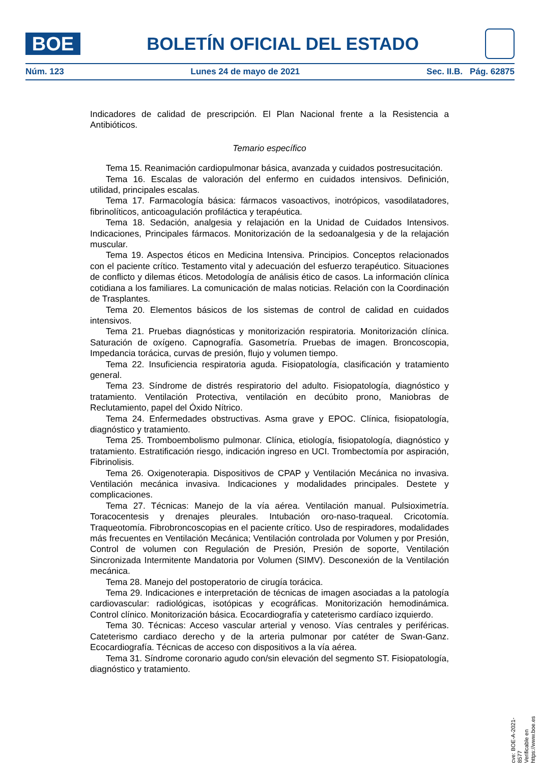BOE
BOLETÍN OFICIAL DEL ESTADO
Núm. 123 Lunes 24 de mayo de 2021 Sec. II.B. Pág. 62875
Indicadores de calidad de prescripción. El Plan Nacional frente a la Resistencia a Antibióticos.
Temario específico
Tema 15. Reanimación cardiopulmonar básica, avanzada y cuidados postresucitación.
Tema 16. Escalas de valoración del enfermo en cuidados intensivos. Definición, utilidad, principales escalas.
Tema 17. Farmacología básica: fármacos vasoactivos, inotrópicos, vasodilatadores, fibrinolíticos, anticoagulación profiláctica y terapéutica.
Tema 18. Sedación, analgesia y relajación en la Unidad de Cuidados Intensivos. Indicaciones, Principales fármacos. Monitorización de la sedoanalgesia y de la relajación muscular.
Tema 19. Aspectos éticos en Medicina Intensiva. Principios. Conceptos relacionados con el paciente crítico. Testamento vital y adecuación del esfuerzo terapéutico. Situaciones de conflicto y dilemas éticos. Metodología de análisis ético de casos. La información clínica cotidiana a los familiares. La comunicación de malas noticias. Relación con la Coordinación de Trasplantes.
Tema 20. Elementos básicos de los sistemas de control de calidad en cuidados intensivos.
Tema 21. Pruebas diagnósticas y monitorización respiratoria. Monitorización clínica. Saturación de oxígeno. Capnografía. Gasometría. Pruebas de imagen. Broncoscopia, Impedancia torácica, curvas de presión, flujo y volumen tiempo.
Tema 22. Insuficiencia respiratoria aguda. Fisiopatología, clasificación y tratamiento general.
Tema 23. Síndrome de distrés respiratorio del adulto. Fisiopatología, diagnóstico y tratamiento. Ventilación Protectiva, ventilación en decúbito prono, Maniobras de Reclutamiento, papel del Óxido Nítrico.
Tema 24. Enfermedades obstructivas. Asma grave y EPOC. Clínica, fisiopatología, diagnóstico y tratamiento.
Tema 25. Tromboembolismo pulmonar. Clínica, etiología, fisiopatología, diagnóstico y tratamiento. Estratificación riesgo, indicación ingreso en UCI. Trombectomía por aspiración, Fibrinolisis.
Tema 26. Oxigenoterapia. Dispositivos de CPAP y Ventilación Mecánica no invasiva. Ventilación mecánica invasiva. Indicaciones y modalidades principales. Destete y complicaciones.
Tema 27. Técnicas: Manejo de la vía aérea. Ventilación manual. Pulsioximetría. Toracocentesis y drenajes pleurales. Intubación oro-naso-traqueal. Cricotomía. Traqueotomía. Fibrobroncoscopias en el paciente crítico. Uso de respiradores, modalidades más frecuentes en Ventilación Mecánica; Ventilación controlada por Volumen y por Presión, Control de volumen con Regulación de Presión, Presión de soporte, Ventilación Sincronizada Intermitente Mandatoria por Volumen (SIMV). Desconexión de la Ventilación mecánica.
Tema 28. Manejo del postoperatorio de cirugía torácica.
Tema 29. Indicaciones e interpretación de técnicas de imagen asociadas a la patología cardiovascular: radiológicas, isotópicas y ecográficas. Monitorización hemodinámica. Control clínico. Monitorización básica. Ecocardiografía y cateterismo cardíaco izquierdo.
Tema 30. Técnicas: Acceso vascular arterial y venoso. Vías centrales y periféricas. Cateterismo cardiaco derecho y de la arteria pulmonar por catéter de Swan-Ganz. Ecocardiografía. Técnicas de acceso con dispositivos a la vía aérea.
Tema 31. Síndrome coronario agudo con/sin elevación del segmento ST. Fisiopatología, diagnóstico y tratamiento.
cve: BOE-A-2021-8577
Verificable en https://www.boe.es